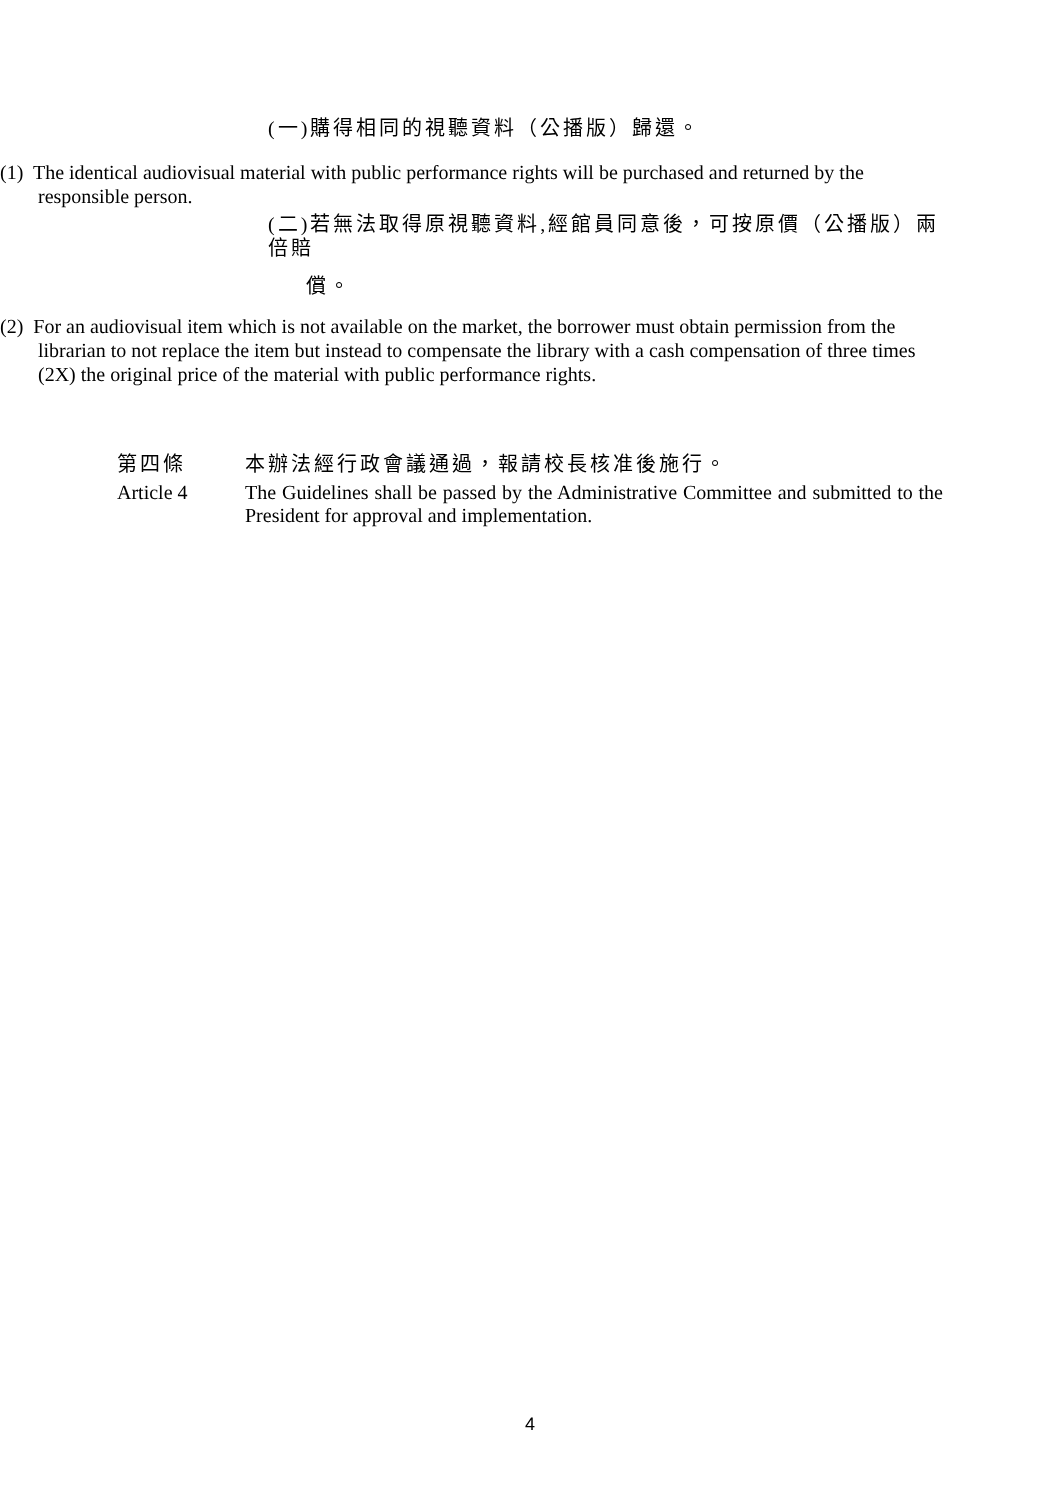(一)購得相同的視聽資料（公播版）歸還。
(1) The identical audiovisual material with public performance rights will be purchased and returned by the responsible person.
(二)若無法取得原視聽資料,經館員同意後，可按原價（公播版）兩倍賠
償。
(2) For an audiovisual item which is not available on the market, the borrower must obtain permission from the librarian to not replace the item but instead to compensate the library with a cash compensation of three times (2X) the original price of the material with public performance rights.
第四條 本辦法經行政會議通過，報請校長核准後施行。
Article 4 The Guidelines shall be passed by the Administrative Committee and submitted to the President for approval and implementation.
4